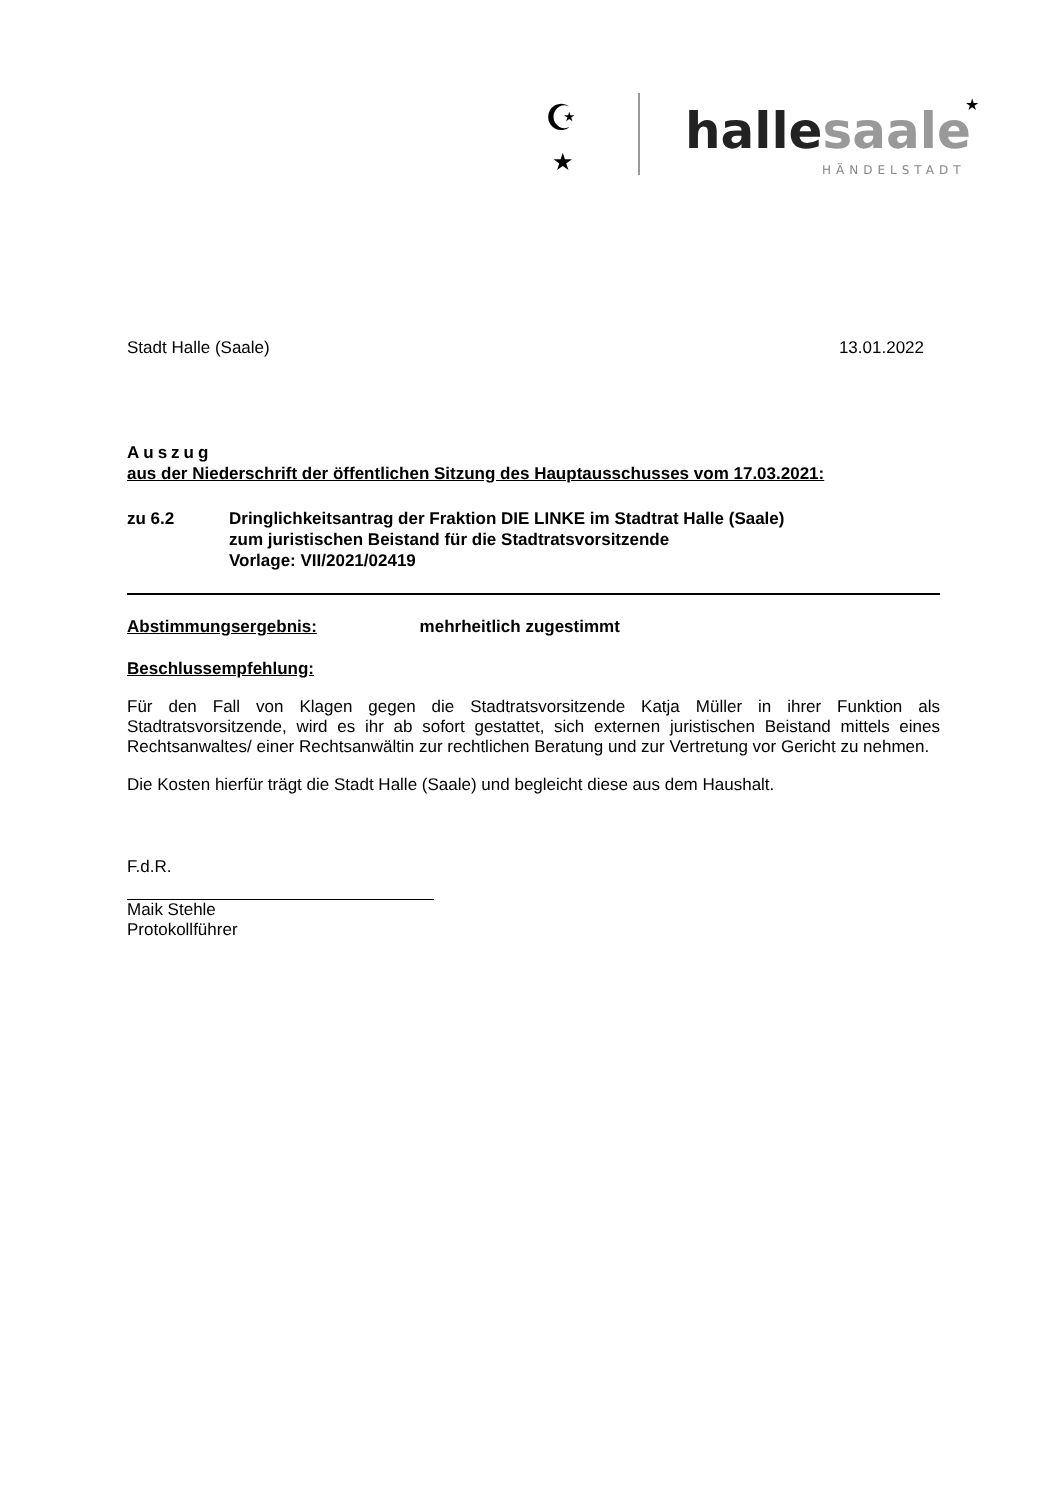☪
★
hallesaale
★
HÄNDELSTADT
Stadt Halle (Saale) 13.01.2022
Auszug
aus der Niederschrift der öffentlichen Sitzung des Hauptausschusses vom 17.03.2021:
zu 6.2 Dringlichkeitsantrag der Fraktion DIE LINKE im Stadtrat Halle (Saale)
zum juristischen Beistand für die Stadtratsvorsitzende
Vorlage: VII/2021/02419
Abstimmungsergebnis: mehrheitlich zugestimmt
Beschlussempfehlung:
Für den Fall von Klagen gegen die Stadtratsvorsitzende Katja Müller in ihrer Funktion als Stadtratsvorsitzende, wird es ihr ab sofort gestattet, sich externen juristischen Beistand mittels eines Rechtsanwaltes/ einer Rechtsanwältin zur rechtlichen Beratung und zur Vertretung vor Gericht zu nehmen.
Die Kosten hierfür trägt die Stadt Halle (Saale) und begleicht diese aus dem Haushalt.
F.d.R.
Maik Stehle
Protokollführer